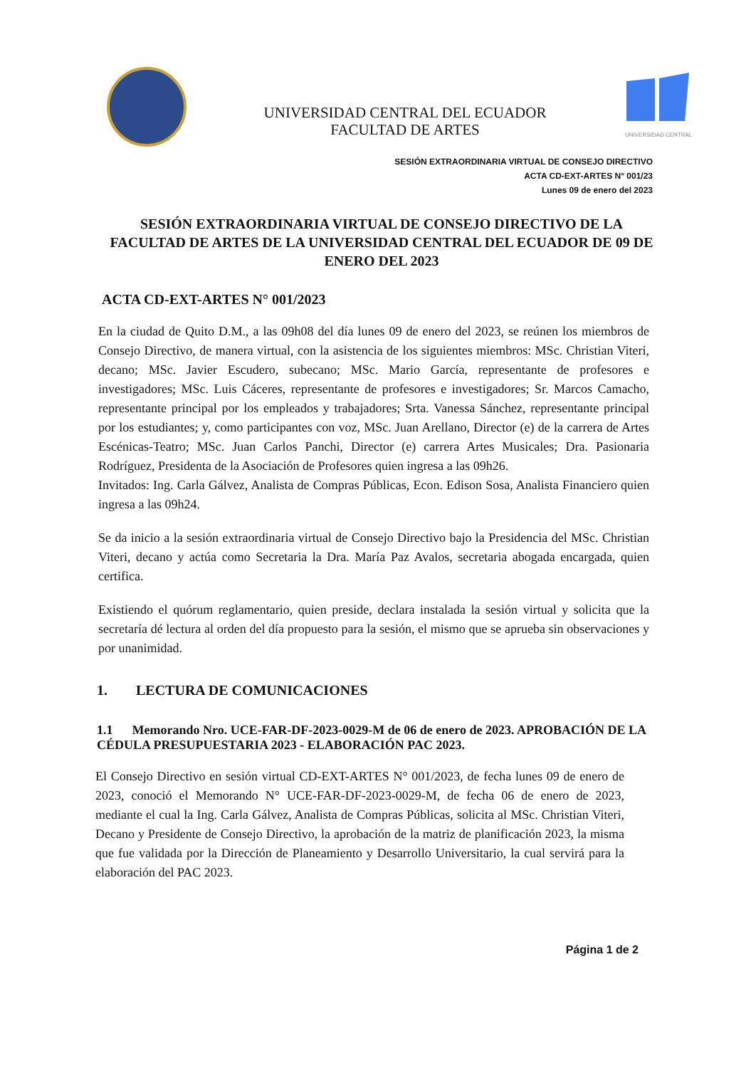UNIVERSIDAD CENTRAL DEL ECUADOR
FACULTAD DE ARTES
UNIVERSIDAD CENTRAL
SESIÓN EXTRAORDINARIA VIRTUAL DE CONSEJO DIRECTIVO
ACTA CD-EXT-ARTES N° 001/23
Lunes 09 de enero del 2023
SESIÓN EXTRAORDINARIA VIRTUAL DE CONSEJO DIRECTIVO DE LA FACULTAD DE ARTES DE LA UNIVERSIDAD CENTRAL DEL ECUADOR DE 09 DE ENERO DEL 2023
ACTA CD-EXT-ARTES N° 001/2023
En la ciudad de Quito D.M., a las 09h08 del día lunes 09 de enero del 2023, se reúnen los miembros de Consejo Directivo, de manera virtual, con la asistencia de los siguientes miembros: MSc. Christian Viteri, decano; MSc. Javier Escudero, subecano; MSc. Mario García, representante de profesores e investigadores; MSc. Luis Cáceres, representante de profesores e investigadores; Sr. Marcos Camacho, representante principal por los empleados y trabajadores; Srta. Vanessa Sánchez, representante principal por los estudiantes; y, como participantes con voz, MSc. Juan Arellano, Director (e) de la carrera de Artes Escénicas-Teatro; MSc. Juan Carlos Panchi, Director (e) carrera Artes Musicales; Dra. Pasionaria Rodríguez, Presidenta de la Asociación de Profesores quien ingresa a las 09h26.
Invitados: Ing. Carla Gálvez, Analista de Compras Públicas, Econ. Edison Sosa, Analista Financiero quien ingresa a las 09h24.
Se da inicio a la sesión extraordinaria virtual de Consejo Directivo bajo la Presidencia del MSc. Christian Viteri, decano y actúa como Secretaria la Dra. María Paz Avalos, secretaria abogada encargada, quien certifica.
Existiendo el quórum reglamentario, quien preside, declara instalada la sesión virtual y solicita que la secretaría dé lectura al orden del día propuesto para la sesión, el mismo que se aprueba sin observaciones y por unanimidad.
1. LECTURA DE COMUNICACIONES
1.1 Memorando Nro. UCE-FAR-DF-2023-0029-M de 06 de enero de 2023. APROBACIÓN DE LA CÉDULA PRESUPUESTARIA 2023 - ELABORACIÓN PAC 2023.
El Consejo Directivo en sesión virtual CD-EXT-ARTES N° 001/2023, de fecha lunes 09 de enero de 2023, conoció el Memorando N° UCE-FAR-DF-2023-0029-M, de fecha 06 de enero de 2023, mediante el cual la Ing. Carla Gálvez, Analista de Compras Públicas, solicita al MSc. Christian Viteri, Decano y Presidente de Consejo Directivo, la aprobación de la matriz de planificación 2023, la misma que fue validada por la Dirección de Planeamiento y Desarrollo Universitario, la cual servirá para la elaboración del PAC 2023.
Página 1 de 2